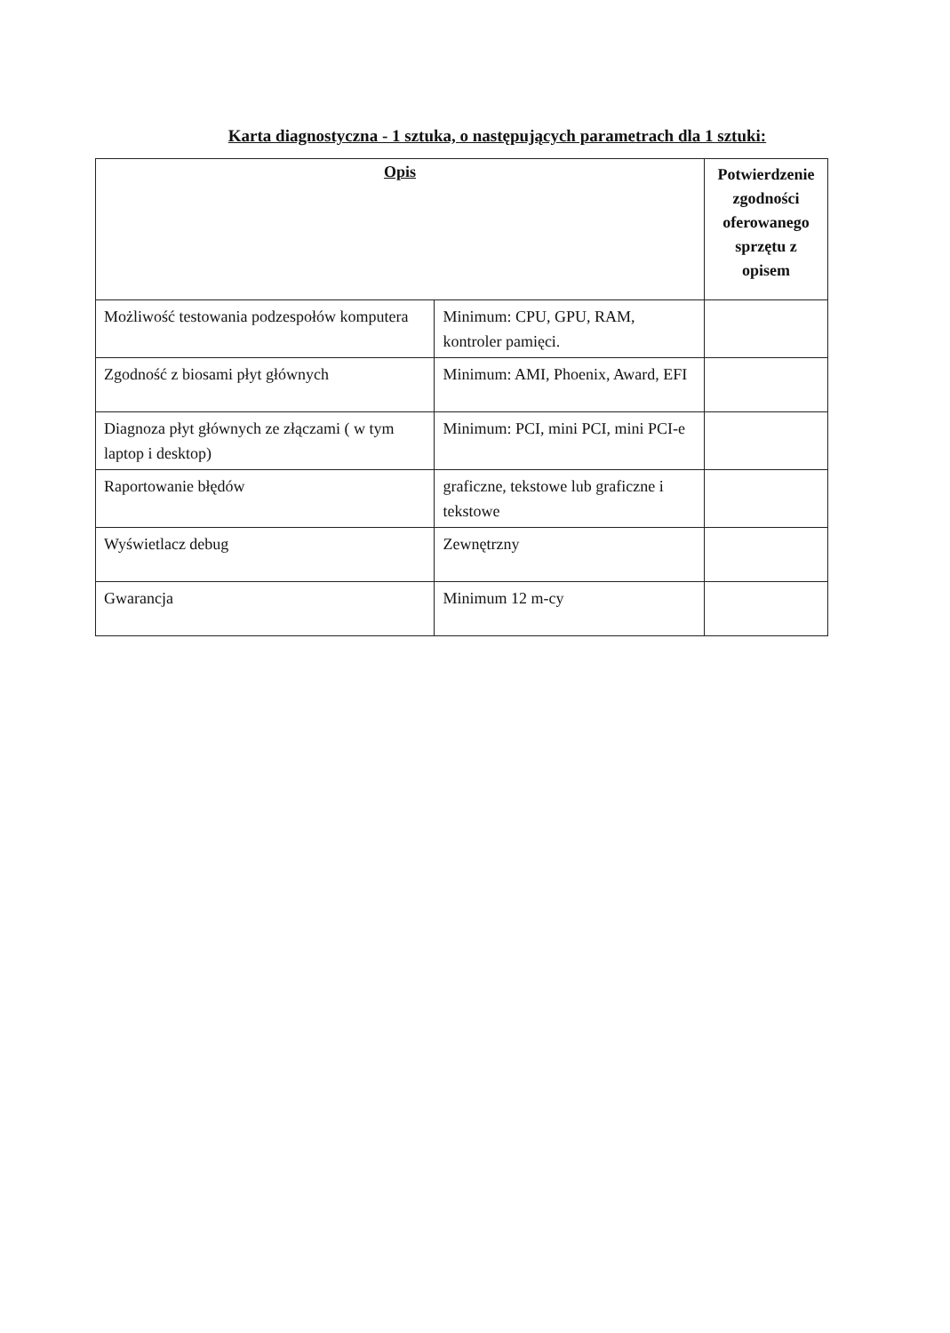Karta diagnostyczna - 1 sztuka, o następujących parametrach dla 1 sztuki:
| Opis | | Potwierdzenie zgodności oferowanego sprzętu z opisem |
| --- | --- | --- |
| Możliwość testowania podzespołów komputera | Minimum: CPU, GPU, RAM, kontroler pamięci. | |
| Zgodność z biosami płyt głównych | Minimum: AMI, Phoenix, Award, EFI | |
| Diagnoza płyt głównych ze złączami ( w tym laptop i desktop) | Minimum: PCI, mini PCI, mini PCI-e | |
| Raportowanie błędów | graficzne, tekstowe lub graficzne i tekstowe | |
| Wyświetlacz debug | Zewnętrzny | |
| Gwarancja | Minimum 12 m-cy | |